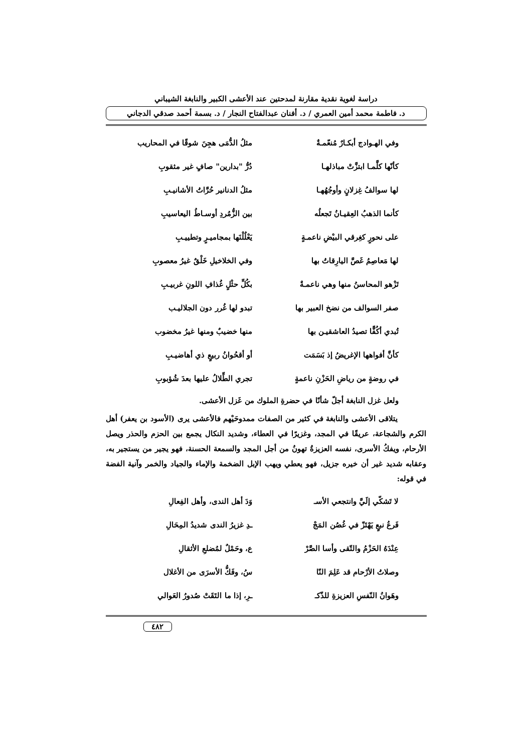دراسة لغوية نقدية مقارنة لمدحتين عند الأعشى الكبير والنابغة الشيباني
د. فاطمة محمد أمين العمري / د. أفنان عبدالفتاح النجار / د. بسمة أحمد صدقي الدجاني
وفي الهـوادج أبكـارٌ مُنعّمـةٌ مثلُ الدُّمَى هجِنَ شوقًا في المحاريب
كأنّها كلَّمـا ابتزَّتْ مباذلهـا دُرُّ "بدارين" صافٍ غير مثقوبِ
لها سوالفُ غِزلانٍ وأوجُهُهـا مثلُ الدنانير حُرَّاتُ الأشانيـبِ
كأنما الذهبُ العِقيـانُ تَجعلُه بين الزُّمُردِ أوسـاطُ اليعاسيبِ
على نحورٍ كغِرقي البيْضِ ناعمـةٍ يَعْلُلْنَها بمجاميـرٍ وتطييـبِ
لها مَعاصِمُ غَصَّ اليارِقاتُ بها وفي الخلاخيلِ خَلْقٌ غيرُ معصوبِ
تَزْهو المحاسنُ منها وهي ناعمـةٌ بكُلِّ حثْلٍ غُذافِ اللونِ غربيـبِ
صفر السوالف من نضخ العبير بها تبدو لها غُرر دون الجلاليـب
تُبدي أكُفًّا تصيدُ العاشقيـن بها منها خضيبٌ ومنها غيرُ مخضوب
كأنَّ أفواهها الإغريضُ إذ بَسَمَت أو أقحُوانُ ربيعٍ ذي أهاضيـبِ
في روضةٍ من رياضِ الحَزْنِ ناعمةٍ تجري الطِّلالُ عليها بعدَ شُؤبوبِ
ولعل غزل النابغة أجلّ شأنًا في حضرةِ الملوك من غَزل الأعشى.
يتلاقى الأعشى والنابغة في كثير من الصفات ممدوحَيْهم فالأعشى يرى (الأسود بن يعفر) أهل الكرم والشجاعة، عريقًا في المجد، وغزيرًا في العطاء، وشديد النكال يجمع بين الحزم والحذر ويصل الأرحام، ويفكُ الأسرى، نفسه العزيزةُ تهونُ من أجل المجد والسمعة الحسنة، فهو يجير من يستجير به، وعقابه شديد غير أن خيره جزيل، فهو يعطي ويهب الإبل الضخمة والإماء والجياد والخمر وآنية الفضة في قوله:
لا تَشكّي إلَيَّ وانتجعي الأسـ وَدَ أهل الندى، وأهل الفِعالِ
فَرعُ نبعٍ يَهْتَزّ في غُصُن المَجْ ـدِ غزيرُ الندى شديدُ المِحَالِ
عِنْدَهُ الحَزْمُ والتّقى وأسا الصَّرْ ع، وحَمْلٌ لمُضلعِ الأثقالِ
وصلاتُ الأرْحام قد عَلِمَ النّا سُ، وفَكُّ الأسرَى من الأغلال
وهَوانُ النّفسِ العزيزةِ للذّكـ ـرِ، إذا ما التَقَتْ صُدورُ العَوالي
٤٨٢